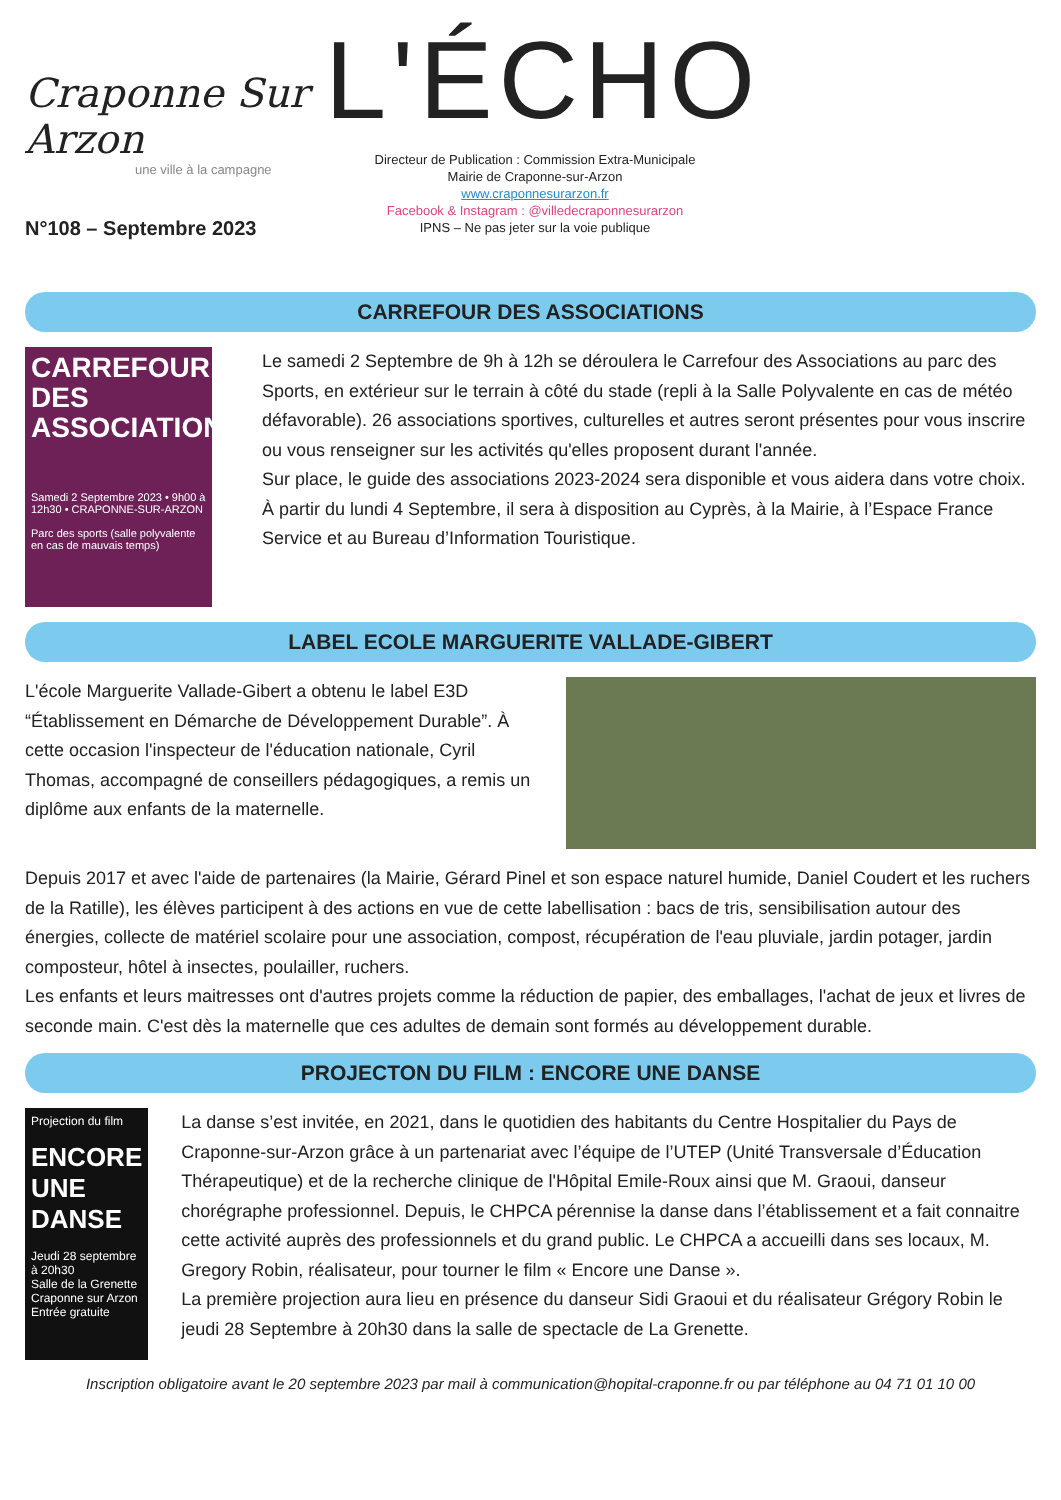Craponne Sur Arzon
une ville à la campagne
N°108 – Septembre 2023
L'ÉCHO
Directeur de Publication : Commission Extra-Municipale
Mairie de Craponne-sur-Arzon
www.craponnesurarzon.fr
Facebook & Instagram : @villedecraponnesurarzon
IPNS – Ne pas jeter sur la voie publique
CARREFOUR DES ASSOCIATIONS
CARREFOUR DES ASSOCIATIONS
Samedi 2 Septembre 2023 • 9h00 à 12h30 • CRAPONNE-SUR-ARZON
Parc des sports (salle polyvalente en cas de mauvais temps)
Le samedi 2 Septembre de 9h à 12h se déroulera le Carrefour des Associations au parc des Sports, en extérieur sur le terrain à côté du stade (repli à la Salle Polyvalente en cas de météo défavorable). 26 associations sportives, culturelles et autres seront présentes pour vous inscrire ou vous renseigner sur les activités qu'elles proposent durant l'année.
Sur place, le guide des associations 2023-2024 sera disponible et vous aidera dans votre choix.
À partir du lundi 4 Septembre, il sera à disposition au Cyprès, à la Mairie, à l’Espace France Service et au Bureau d’Information Touristique.
LABEL ECOLE MARGUERITE VALLADE-GIBERT
L'école Marguerite Vallade-Gibert a obtenu le label E3D “Établissement en Démarche de Développement Durable”. À cette occasion l'inspecteur de l'éducation nationale, Cyril Thomas, accompagné de conseillers pédagogiques, a remis un diplôme aux enfants de la maternelle.
Depuis 2017 et avec l'aide de partenaires (la Mairie, Gérard Pinel et son espace naturel humide, Daniel Coudert et les ruchers de la Ratille), les élèves participent à des actions en vue de cette labellisation : bacs de tris, sensibilisation autour des énergies, collecte de matériel scolaire pour une association, compost, récupération de l'eau pluviale, jardin potager, jardin composteur, hôtel à insectes, poulailler, ruchers.
Les enfants et leurs maitresses ont d'autres projets comme la réduction de papier, des emballages, l'achat de jeux et livres de seconde main. C'est dès la maternelle que ces adultes de demain sont formés au développement durable.
PROJECTON DU FILM : ENCORE UNE DANSE
Projection du film
ENCORE UNE DANSE
Jeudi 28 septembre à 20h30
Salle de la Grenette
Craponne sur Arzon
Entrée gratuite
La danse s’est invitée, en 2021, dans le quotidien des habitants du Centre Hospitalier du Pays de Craponne-sur-Arzon grâce à un partenariat avec l’équipe de l’UTEP (Unité Transversale d’Éducation Thérapeutique) et de la recherche clinique de l'Hôpital Emile-Roux ainsi que M. Graoui, danseur chorégraphe professionnel. Depuis, le CHPCA pérennise la danse dans l’établissement et a fait connaitre cette activité auprès des professionnels et du grand public. Le CHPCA a accueilli dans ses locaux, M. Gregory Robin, réalisateur, pour tourner le film « Encore une Danse ».
La première projection aura lieu en présence du danseur Sidi Graoui et du réalisateur Grégory Robin le jeudi 28 Septembre à 20h30 dans la salle de spectacle de La Grenette.
Inscription obligatoire avant le 20 septembre 2023 par mail à communication@hopital-craponne.fr ou par téléphone au 04 71 01 10 00